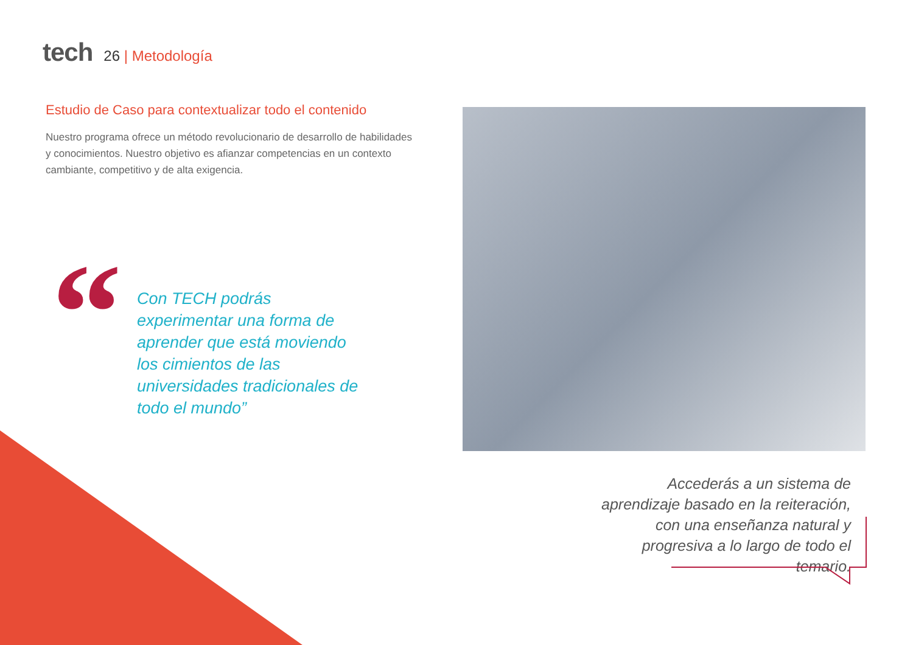tech
26 | Metodología
Estudio de Caso para contextualizar todo el contenido
Nuestro programa ofrece un método revolucionario de desarrollo de habilidades y conocimientos. Nuestro objetivo es afianzar competencias en un contexto cambiante, competitivo y de alta exigencia.
“
Con TECH podrás experimentar una forma de aprender que está moviendo los cimientos de las universidades tradicionales de todo el mundo”
Accederás a un sistema de aprendizaje basado en la reiteración, con una enseñanza natural y progresiva a lo largo de todo el temario.